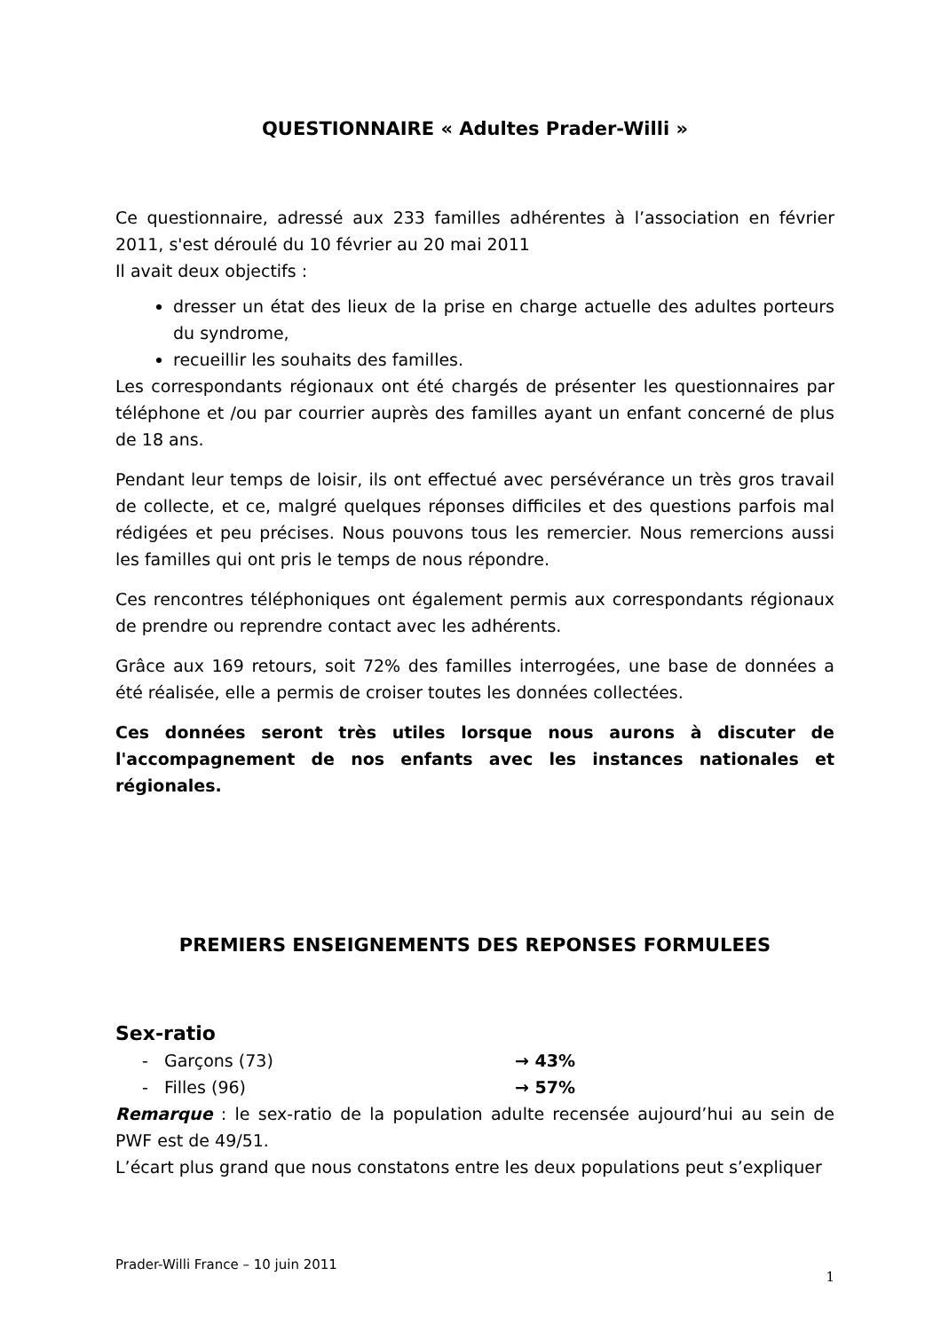QUESTIONNAIRE « Adultes Prader-Willi »
Ce questionnaire, adressé aux 233 familles adhérentes à l’association en février 2011, s'est déroulé du 10 février au 20 mai 2011
Il avait deux objectifs :
dresser un état des lieux de la prise en charge actuelle des adultes porteurs du syndrome,
recueillir les souhaits des familles.
Les correspondants régionaux ont été chargés de présenter les questionnaires par téléphone et /ou par courrier auprès des familles ayant un enfant concerné de plus de 18 ans.
Pendant leur temps de loisir, ils ont effectué avec persévérance un très gros travail de collecte, et ce, malgré quelques réponses difficiles et des questions parfois mal rédigées et peu précises. Nous pouvons tous les remercier. Nous remercions aussi les familles qui ont pris le temps de nous répondre.
Ces rencontres téléphoniques ont également permis aux correspondants régionaux de prendre ou reprendre contact avec les adhérents.
Grâce aux 169 retours, soit 72% des familles interrogées, une base de données a été réalisée, elle a permis de croiser toutes les données collectées.
Ces données seront très utiles lorsque nous aurons à discuter de l'accompagnement de nos enfants avec les instances nationales et régionales.
PREMIERS ENSEIGNEMENTS DES REPONSES FORMULEES
Sex-ratio
- Garçons (73) → 43%
- Filles (96) → 57%
Remarque : le sex-ratio de la population adulte recensée aujourd’hui au sein de PWF est de 49/51.
L’écart plus grand que nous constatons entre les deux populations peut s’expliquer
Prader-Willi France – 10 juin 2011 1